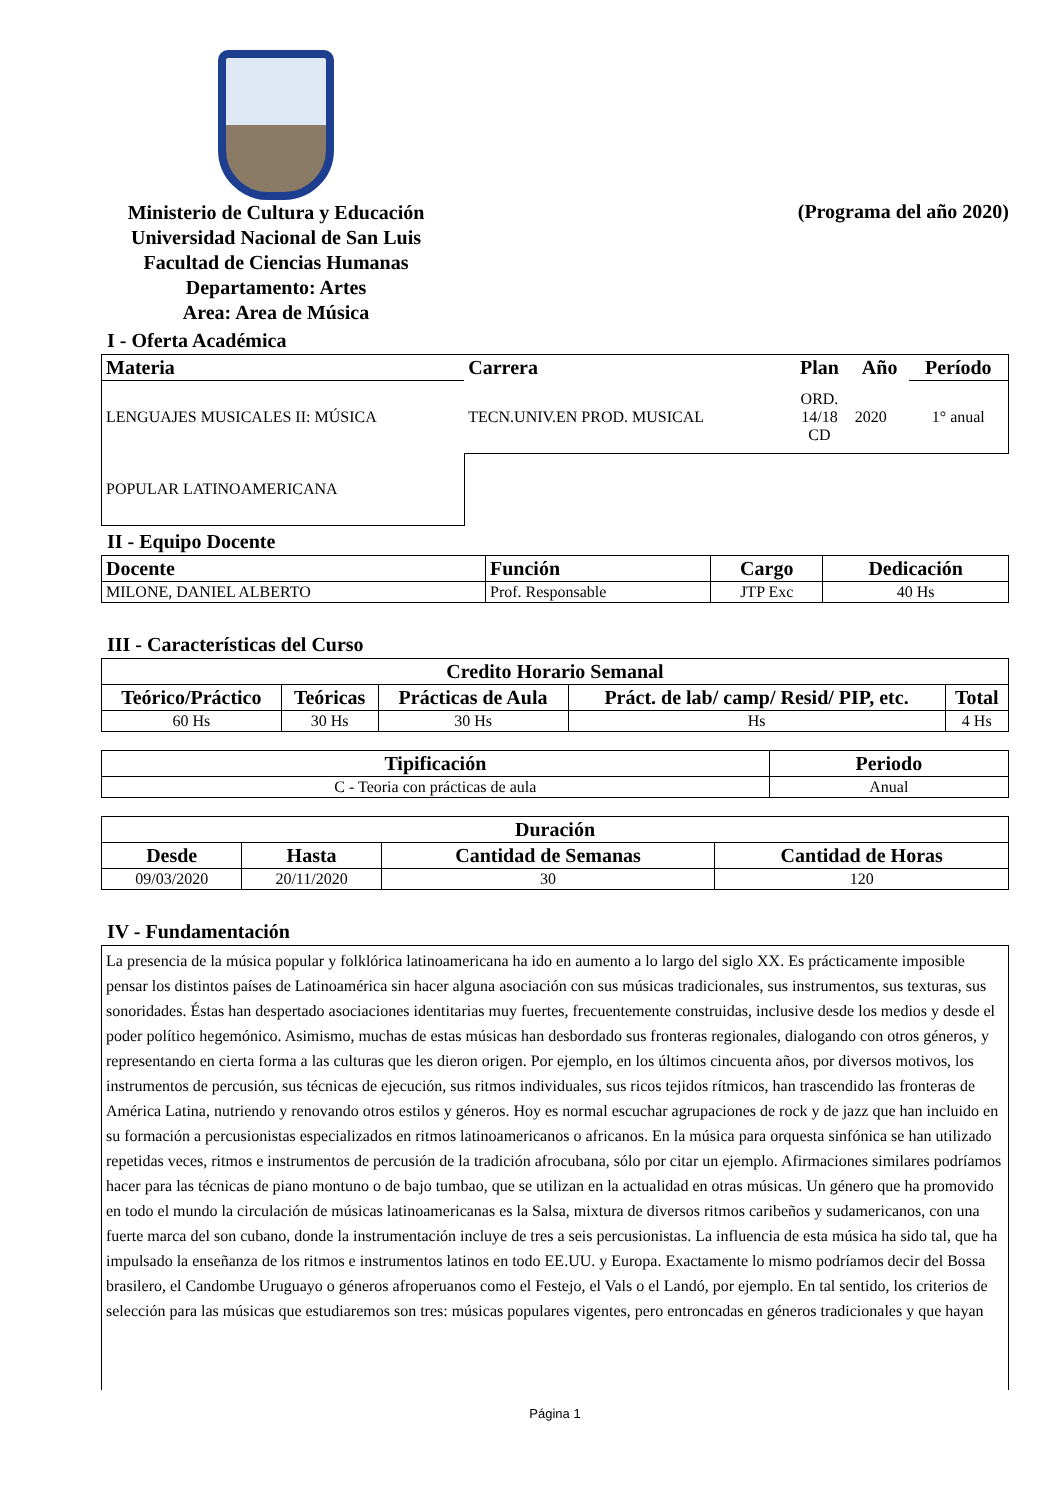Ministerio de Cultura y Educación
Universidad Nacional de San Luis
Facultad de Ciencias Humanas
Departamento: Artes
Area: Area de Música
(Programa del año 2020)
I - Oferta Académica
| Materia | Carrera | Plan | Año | Período |
| --- | --- | --- | --- | --- |
| LENGUAJES MUSICALES II: MÚSICA | TECN.UNIV.EN PROD. MUSICAL | ORD. 14/18 CD | 2020 | 1° anual |
| POPULAR LATINOAMERICANA | | | | |
II - Equipo Docente
| Docente | Función | Cargo | Dedicación |
| --- | --- | --- | --- |
| MILONE, DANIEL ALBERTO | Prof. Responsable | JTP Exc | 40 Hs |
III - Características del Curso
| Credito Horario Semanal | | | | |
| --- | --- | --- | --- | --- |
| Teórico/Práctico | Teóricas | Prácticas de Aula | Práct. de lab/ camp/ Resid/ PIP, etc. | Total |
| 60 Hs | 30 Hs | 30 Hs | Hs | 4 Hs |
| Tipificación | Periodo |
| --- | --- |
| C - Teoria con prácticas de aula | Anual |
| Duración | | | |
| --- | --- | --- | --- |
| Desde | Hasta | Cantidad de Semanas | Cantidad de Horas |
| 09/03/2020 | 20/11/2020 | 30 | 120 |
IV - Fundamentación
La presencia de la música popular y folklórica latinoamericana ha ido en aumento a lo largo del siglo XX. Es prácticamente imposible pensar los distintos países de Latinoamérica sin hacer alguna asociación con sus músicas tradicionales, sus instrumentos, sus texturas, sus sonoridades. Éstas han despertado asociaciones identitarias muy fuertes, frecuentemente construidas, inclusive desde los medios y desde el poder político hegemónico. Asimismo, muchas de estas músicas han desbordado sus fronteras regionales, dialogando con otros géneros, y representando en cierta forma a las culturas que les dieron origen. Por ejemplo, en los últimos cincuenta años, por diversos motivos, los instrumentos de percusión, sus técnicas de ejecución, sus ritmos individuales, sus ricos tejidos rítmicos, han trascendido las fronteras de América Latina, nutriendo y renovando otros estilos y géneros. Hoy es normal escuchar agrupaciones de rock y de jazz que han incluido en su formación a percusionistas especializados en ritmos latinoamericanos o africanos. En la música para orquesta sinfónica se han utilizado repetidas veces, ritmos e instrumentos de percusión de la tradición afrocubana, sólo por citar un ejemplo. Afirmaciones similares podríamos hacer para las técnicas de piano montuno o de bajo tumbao, que se utilizan en la actualidad en otras músicas. Un género que ha promovido en todo el mundo la circulación de músicas latinoamericanas es la Salsa, mixtura de diversos ritmos caribeños y sudamericanos, con una fuerte marca del son cubano, donde la instrumentación incluye de tres a seis percusionistas. La influencia de esta música ha sido tal, que ha impulsado la enseñanza de los ritmos e instrumentos latinos en todo EE.UU. y Europa. Exactamente lo mismo podríamos decir del Bossa brasilero, el Candombe Uruguayo o géneros afroperuanos como el Festejo, el Vals o el Landó, por ejemplo. En tal sentido, los criterios de selección para las músicas que estudiaremos son tres: músicas populares vigentes, pero entroncadas en géneros tradicionales y que hayan
Página 1